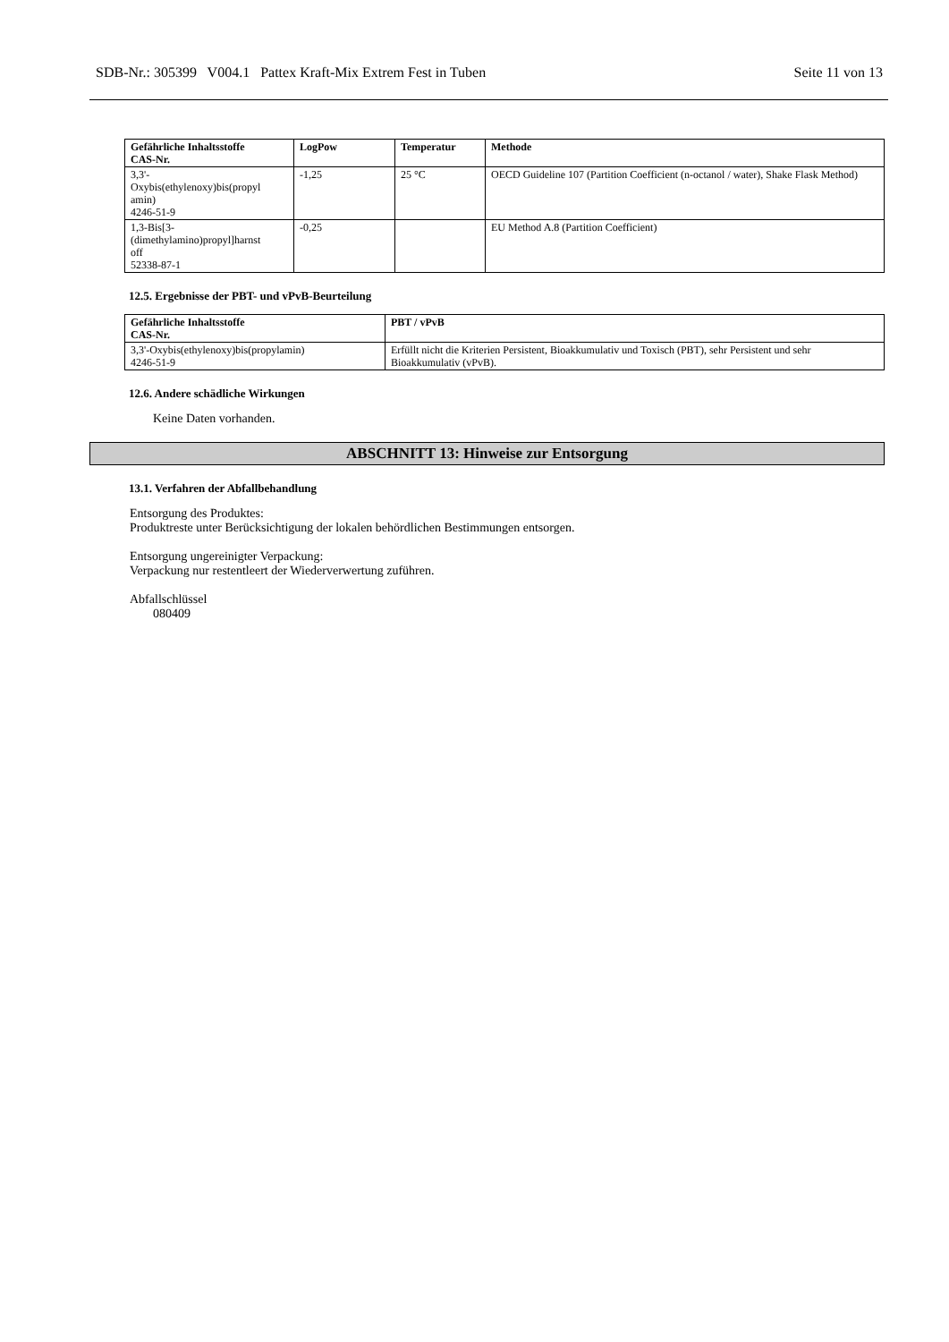SDB-Nr.: 305399 V004.1 Pattex Kraft-Mix Extrem Fest in Tuben Seite 11 von 13
| Gefährliche Inhaltsstoffe CAS-Nr. | LogPow | Temperatur | Methode |
| --- | --- | --- | --- |
| 3,3'- Oxybis(ethylenoxy)bis(propyl amin) 4246-51-9 | -1,25 | 25 °C | OECD Guideline 107 (Partition Coefficient (n-octanol / water), Shake Flask Method) |
| 1,3-Bis[3- (dimethylamino)propyl]harnst off 52338-87-1 | -0,25 | | EU Method A.8 (Partition Coefficient) |
12.5. Ergebnisse der PBT- und vPvB-Beurteilung
| Gefährliche Inhaltsstoffe CAS-Nr. | PBT / vPvB |
| --- | --- |
| 3,3'-Oxybis(ethylenoxy)bis(propylamin) 4246-51-9 | Erfüllt nicht die Kriterien Persistent, Bioakkumulativ und Toxisch (PBT), sehr Persistent und sehr Bioakkumulativ (vPvB). |
12.6. Andere schädliche Wirkungen
Keine Daten vorhanden.
ABSCHNITT 13: Hinweise zur Entsorgung
13.1. Verfahren der Abfallbehandlung
Entsorgung des Produktes:
Produktreste unter Berücksichtigung der lokalen behördlichen Bestimmungen entsorgen.
Entsorgung ungereinigter Verpackung:
Verpackung nur restentleert der Wiederverwertung zuführen.
Abfallschlüssel
080409